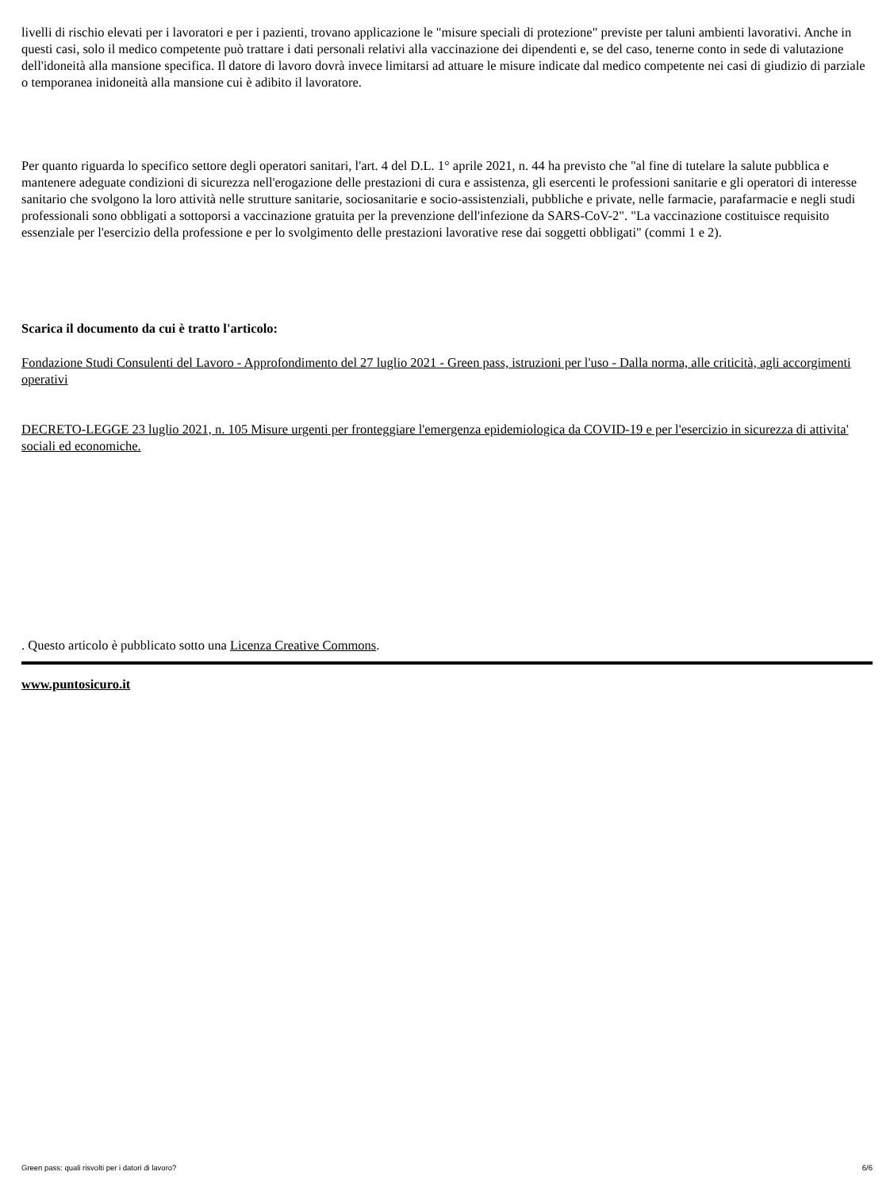livelli di rischio elevati per i lavoratori e per i pazienti, trovano applicazione le "misure speciali di protezione" previste per taluni ambienti lavorativi. Anche in questi casi, solo il medico competente può trattare i dati personali relativi alla vaccinazione dei dipendenti e, se del caso, tenerne conto in sede di valutazione dell'idoneità alla mansione specifica. Il datore di lavoro dovrà invece limitarsi ad attuare le misure indicate dal medico competente nei casi di giudizio di parziale o temporanea inidoneità alla mansione cui è adibito il lavoratore.
Per quanto riguarda lo specifico settore degli operatori sanitari, l'art. 4 del D.L. 1° aprile 2021, n. 44 ha previsto che "al fine di tutelare la salute pubblica e mantenere adeguate condizioni di sicurezza nell'erogazione delle prestazioni di cura e assistenza, gli esercenti le professioni sanitarie e gli operatori di interesse sanitario che svolgono la loro attività nelle strutture sanitarie, sociosanitarie e socio-assistenziali, pubbliche e private, nelle farmacie, parafarmacie e negli studi professionali sono obbligati a sottoporsi a vaccinazione gratuita per la prevenzione dell'infezione da SARS-CoV-2". "La vaccinazione costituisce requisito essenziale per l'esercizio della professione e per lo svolgimento delle prestazioni lavorative rese dai soggetti obbligati" (commi 1 e 2).
Scarica il documento da cui è tratto l'articolo:
Fondazione Studi Consulenti del Lavoro - Approfondimento del 27 luglio 2021 - Green pass, istruzioni per l'uso - Dalla norma, alle criticità, agli accorgimenti operativi
DECRETO-LEGGE 23 luglio 2021, n. 105 Misure urgenti per fronteggiare l'emergenza epidemiologica da COVID-19 e per l'esercizio in sicurezza di attivita' sociali ed economiche.
. Questo articolo è pubblicato sotto una Licenza Creative Commons.
www.puntosicuro.it
Green pass: quali risvolti per i datori di lavoro? 6/6